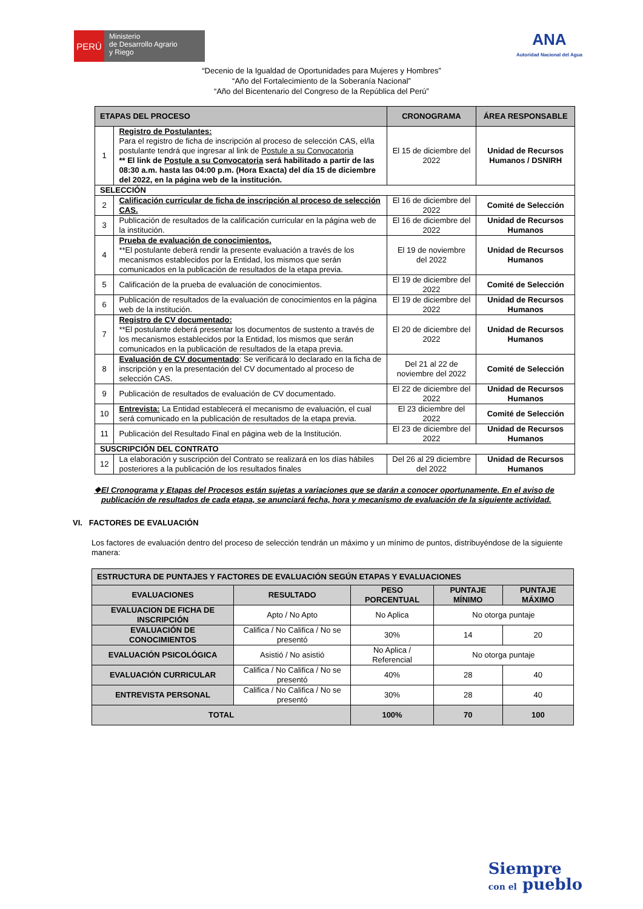PERÚ
Ministerio
de Desarrollo Agrario
y Riego
ANA
Autoridad Nacional del Agua
“Decenio de la Igualdad de Oportunidades para Mujeres y Hombres”
“Año del Fortalecimiento de la Soberanía Nacional”
“Año del Bicentenario del Congreso de la República del Perú”
| ETAPAS DEL PROCESO | | CRONOGRAMA | ÁREA RESPONSABLE |
| --- | --- | --- | --- |
| 1 | Registro de Postulantes: Para el registro de ficha de inscripción al proceso de selección CAS, el/la postulante tendrá que ingresar al link de Postule a su Convocatoria ** El link de Postule a su Convocatoria será habilitado a partir de las 08:30 a.m. hasta las 04:00 p.m. (Hora Exacta) del día 15 de diciembre del 2022, en la página web de la institución. | El 15 de diciembre del 2022 | Unidad de Recursos Humanos / DSNIRH |
| SELECCIÓN | | | |
| 2 | Calificación curricular de ficha de inscripción al proceso de selección CAS. | El 16 de diciembre del 2022 | Comité de Selección |
| 3 | Publicación de resultados de la calificación curricular en la página web de la institución. | El 16 de diciembre del 2022 | Unidad de Recursos Humanos |
| 4 | Prueba de evaluación de conocimientos. **El postulante deberá rendir la presente evaluación a través de los mecanismos establecidos por la Entidad, los mismos que serán comunicados en la publicación de resultados de la etapa previa. | El 19 de noviembre del 2022 | Unidad de Recursos Humanos |
| 5 | Calificación de la prueba de evaluación de conocimientos. | El 19 de diciembre del 2022 | Comité de Selección |
| 6 | Publicación de resultados de la evaluación de conocimientos en la página web de la institución. | El 19 de diciembre del 2022 | Unidad de Recursos Humanos |
| 7 | Registro de CV documentado: **El postulante deberá presentar los documentos de sustento a través de los mecanismos establecidos por la Entidad, los mismos que serán comunicados en la publicación de resultados de la etapa previa. | El 20 de diciembre del 2022 | Unidad de Recursos Humanos |
| 8 | Evaluación de CV documentado : Se verificará lo declarado en la ficha de inscripción y en la presentación del CV documentado al proceso de selección CAS. | Del 21 al 22 de noviembre del 2022 | Comité de Selección |
| 9 | Publicación de resultados de evaluación de CV documentado. | El 22 de diciembre del 2022 | Unidad de Recursos Humanos |
| 10 | Entrevista: La Entidad establecerá el mecanismo de evaluación, el cual será comunicado en la publicación de resultados de la etapa previa. | El 23 diciembre del 2022 | Comité de Selección |
| 11 | Publicación del Resultado Final en página web de la Institución. | El 23 de diciembre del 2022 | Unidad de Recursos Humanos |
| SUSCRIPCIÓN DEL CONTRATO | | | |
| 12 | La elaboración y suscripción del Contrato se realizará en los días hábiles posteriores a la publicación de los resultados finales | Del 26 al 29 diciembre del 2022 | Unidad de Recursos Humanos |
❖ El Cronograma y Etapas del Procesos están sujetas a variaciones que se darán a conocer oportunamente. En el aviso de publicación de resultados de cada etapa, se anunciará fecha, hora y mecanismo de evaluación de la siguiente actividad.
VI. FACTORES DE EVALUACIÓN
Los factores de evaluación dentro del proceso de selección tendrán un máximo y un mínimo de puntos, distribuyéndose de la siguiente manera:
| ESTRUCTURA DE PUNTAJES Y FACTORES DE EVALUACIÓN SEGÚN ETAPAS Y EVALUACIONES | | | | |
| EVALUACIONES | RESULTADO | PESO PORCENTUAL | PUNTAJE MÍNIMO | PUNTAJE MÁXIMO |
| EVALUACION DE FICHA DE INSCRIPCIÓN | Apto / No Apto | No Aplica | No otorga puntaje | |
| EVALUACIÓN DE CONOCIMIENTOS | Califica / No Califica / No se presentó | 30% | 14 | 20 |
| EVALUACIÓN PSICOLÓGICA | Asistió / No asistió | No Aplica / Referencial | No otorga puntaje | |
| EVALUACIÓN CURRICULAR | Califica / No Califica / No se presentó | 40% | 28 | 40 |
| ENTREVISTA PERSONAL | Califica / No Califica / No se presentó | 30% | 28 | 40 |
| TOTAL | | 100% | 70 | 100 |
Siempre
con el pueblo